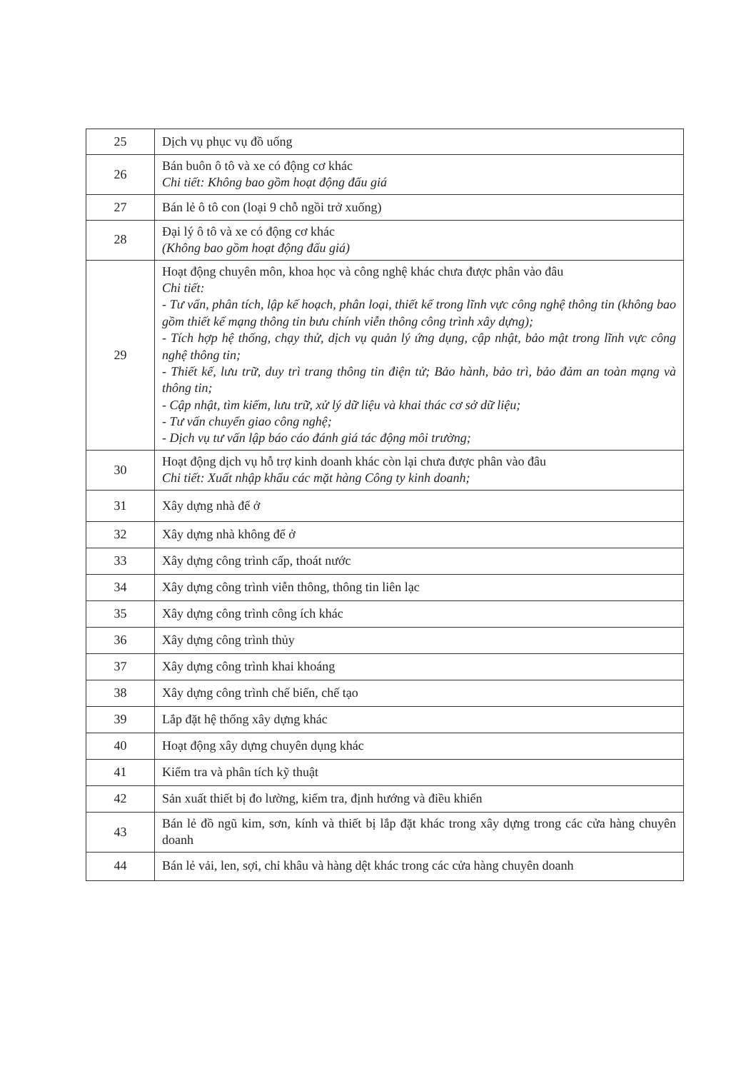| 25 | Dịch vụ phục vụ đồ uống |
| 26 | Bán buôn ô tô và xe có động cơ khác Chi tiết: Không bao gồm hoạt động đấu giá |
| 27 | Bán lẻ ô tô con (loại 9 chỗ ngồi trở xuống) |
| 28 | Đại lý ô tô và xe có động cơ khác (Không bao gồm hoạt động đấu giá) |
| 29 | Hoạt động chuyên môn, khoa học và công nghệ khác chưa được phân vào đâu Chi tiết: - Tư vấn, phân tích, lập kế hoạch, phân loại, thiết kế trong lĩnh vực công nghệ thông tin (không bao gồm thiết kế mạng thông tin bưu chính viễn thông công trình xây dựng); - Tích hợp hệ thống, chạy thử, dịch vụ quản lý ứng dụng, cập nhật, bảo mật trong lĩnh vực công nghệ thông tin; - Thiết kế, lưu trữ, duy trì trang thông tin điện tử; Bảo hành, bảo trì, bảo đảm an toàn mạng và thông tin; - Cập nhật, tìm kiếm, lưu trữ, xử lý dữ liệu và khai thác cơ sở dữ liệu; - Tư vấn chuyển giao công nghệ; - Dịch vụ tư vấn lập báo cáo đánh giá tác động môi trường; |
| 30 | Hoạt động dịch vụ hỗ trợ kinh doanh khác còn lại chưa được phân vào đâu Chi tiết: Xuất nhập khẩu các mặt hàng Công ty kinh doanh; |
| 31 | Xây dựng nhà để ở |
| 32 | Xây dựng nhà không để ở |
| 33 | Xây dựng công trình cấp, thoát nước |
| 34 | Xây dựng công trình viễn thông, thông tin liên lạc |
| 35 | Xây dựng công trình công ích khác |
| 36 | Xây dựng công trình thủy |
| 37 | Xây dựng công trình khai khoáng |
| 38 | Xây dựng công trình chế biến, chế tạo |
| 39 | Lắp đặt hệ thống xây dựng khác |
| 40 | Hoạt động xây dựng chuyên dụng khác |
| 41 | Kiểm tra và phân tích kỹ thuật |
| 42 | Sản xuất thiết bị đo lường, kiểm tra, định hướng và điều khiển |
| 43 | Bán lẻ đồ ngũ kim, sơn, kính và thiết bị lắp đặt khác trong xây dựng trong các cửa hàng chuyên doanh |
| 44 | Bán lẻ vải, len, sợi, chỉ khâu và hàng dệt khác trong các cửa hàng chuyên doanh |